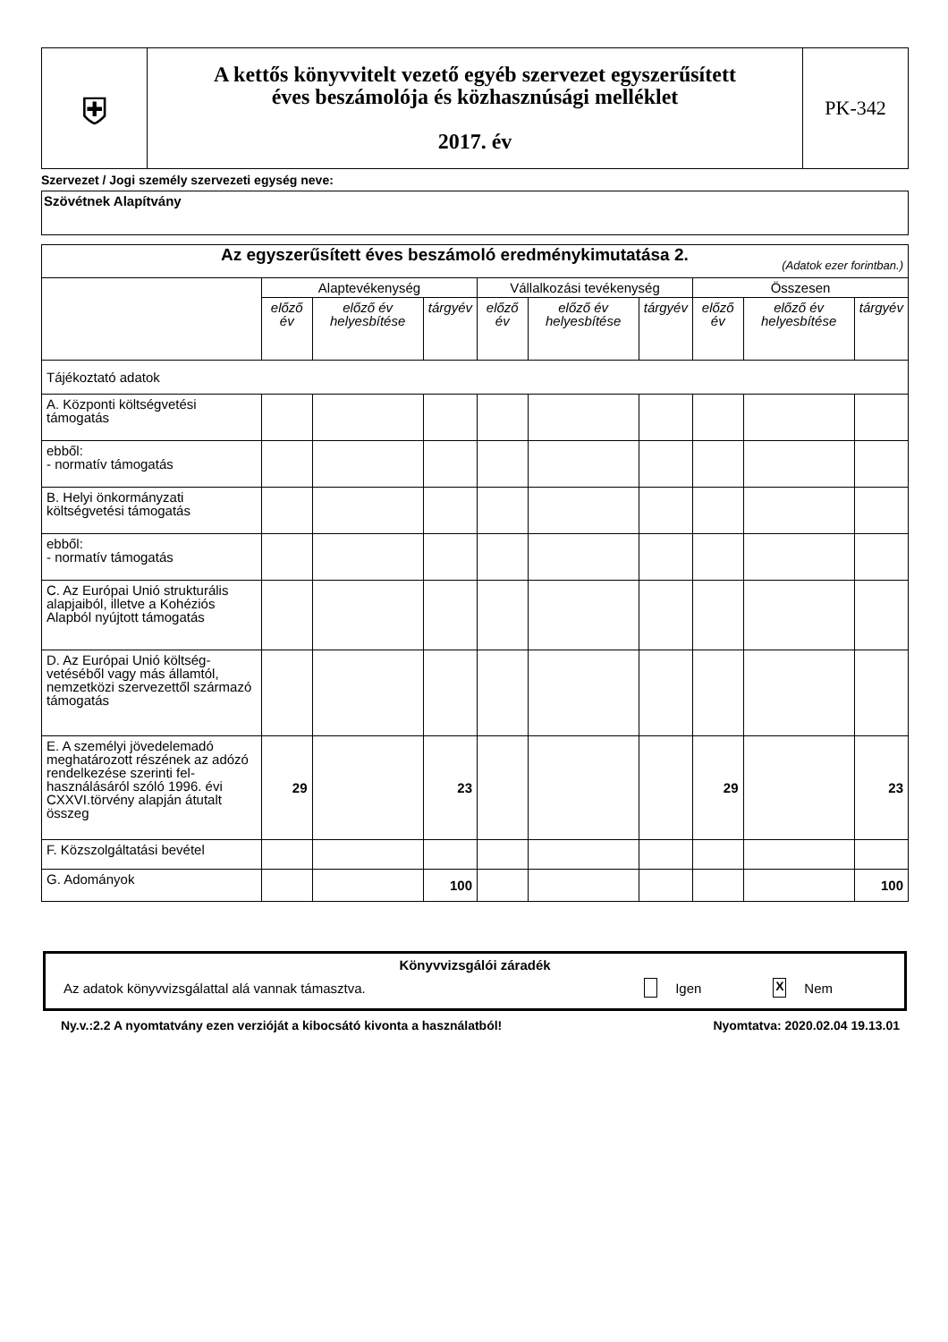| ⛨ | A kettős könyvvitelt vezető egyéb szervezet egyszerűsített éves beszámolója és közhasznúsági melléklet 2017. év | PK-342 |
Szervezet / Jogi személy szervezeti egység neve:
Szövétnek Alapítvány
| Az egyszerűsített éves beszámoló eredménykimutatása 2. (Adatok ezer forintban.) | | | | | | | | | |
| | Alaptevékenység | | | Vállalkozási tevékenység | | | Összesen | | |
| | előző év | előző év helyesbítése | tárgyév | előző év | előző év helyesbítése | tárgyév | előző év | előző év helyesbítése | tárgyév |
| Tájékoztató adatok | | | | | | | | | |
| A. Központi költségvetési támogatás | | | | | | | | | |
| ebből: - normatív támogatás | | | | | | | | | |
| B. Helyi önkormányzati költségvetési támogatás | | | | | | | | | |
| ebből: - normatív támogatás | | | | | | | | | |
| C. Az Európai Unió strukturális alapjaiból, illetve a Kohéziós Alapból nyújtott támogatás | | | | | | | | | |
| D. Az Európai Unió költség-vetéséből vagy más államtól, nemzetközi szervezettől származó támogatás | | | | | | | | | |
| E. A személyi jövedelemadó meghatározott részének az adózó rendelkezése szerinti fel-használásáról szóló 1996. évi CXXVI.törvény alapján átutalt összeg | 29 | | 23 | | | | 29 | | 23 |
| F. Közszolgáltatási bevétel | | | | | | | | | |
| G. Adományok | | | 100 | | | | | | 100 |
Könyvvizsgálói záradék
Az adatok könyvvizsgálattal alá vannak támasztva. Igen X Nem
Ny.v.:2.2 A nyomtatvány ezen verzióját a kibocsátó kivonta a használatból! Nyomtatva: 2020.02.04 19.13.01